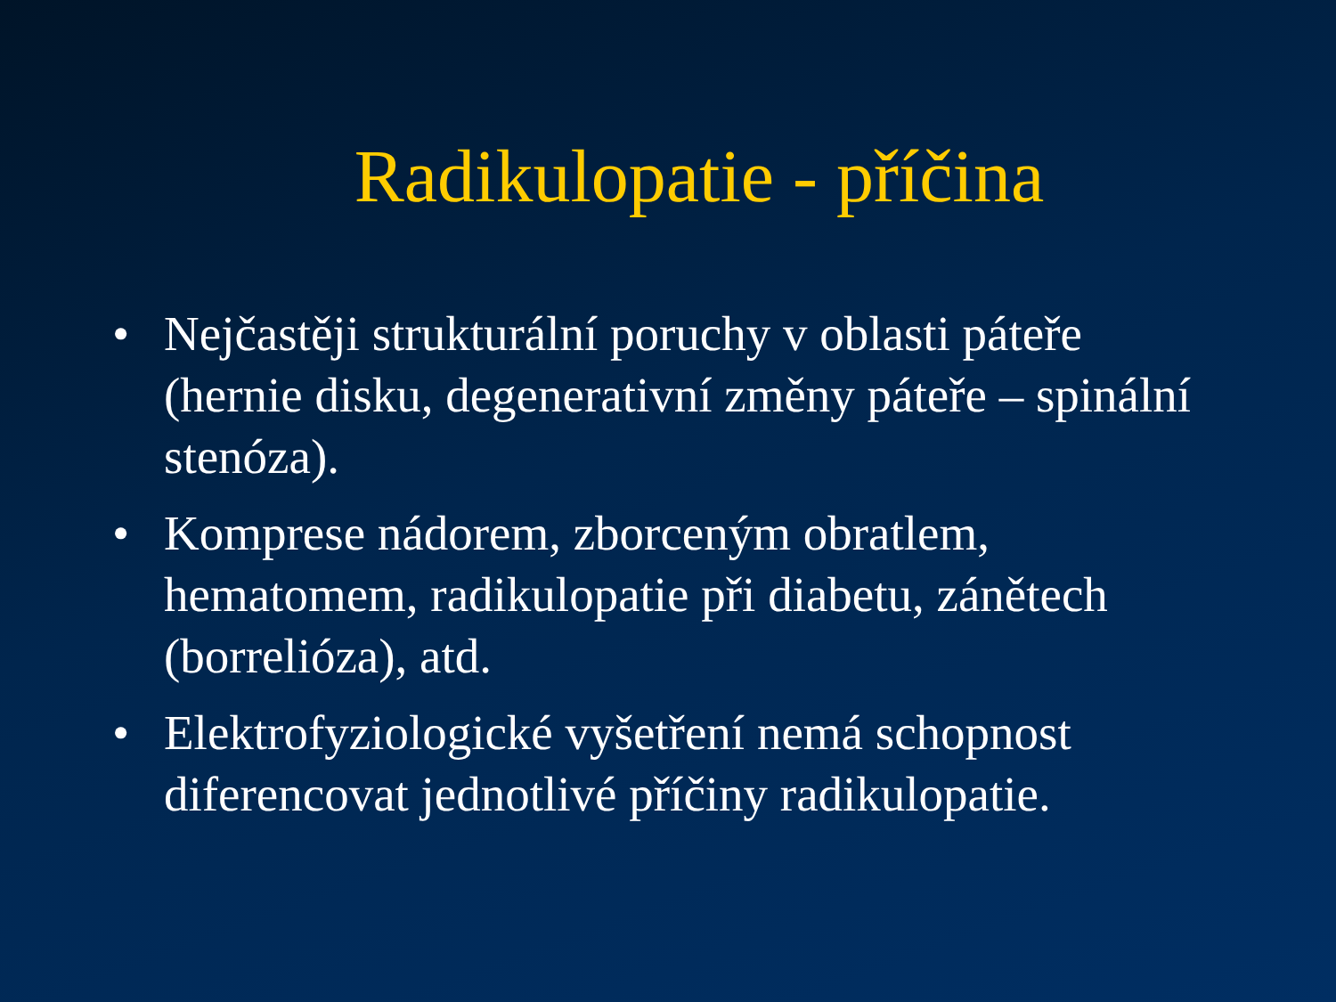Radikulopatie - příčina
• Nejčastěji strukturální poruchy v oblasti páteře (hernie disku, degenerativní změny páteře – spinální stenóza).
• Komprese nádorem, zborceným obratlem, hematomem, radikulopatie při diabetu, zánětech (borrelióza), atd.
• Elektrofyziologické vyšetření nemá schopnost diferencovat jednotlivé příčiny radikulopatie.